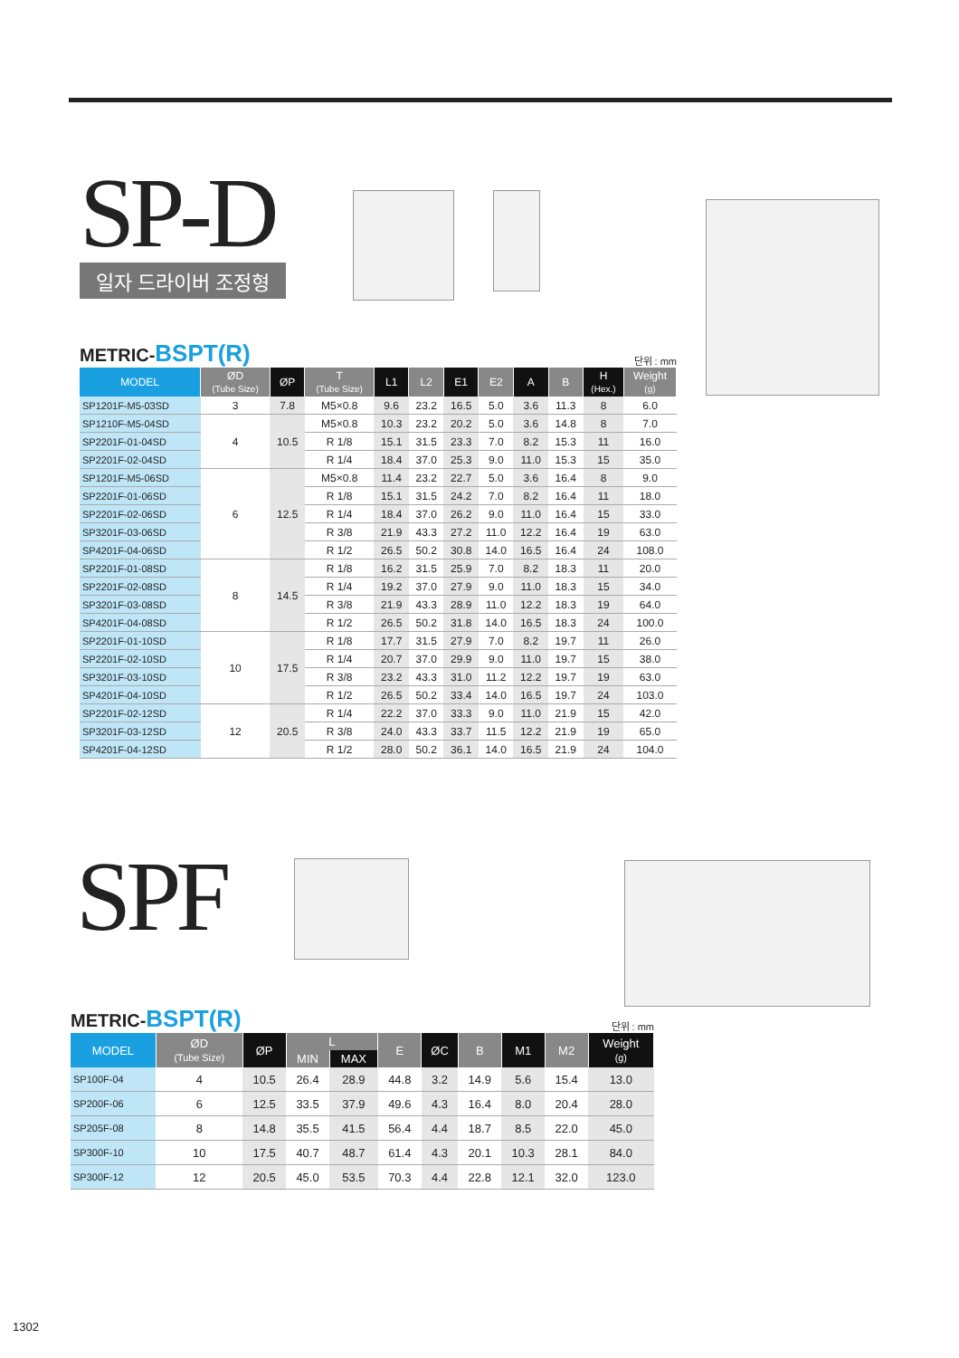SP-D
일자 드라이버 조정형
METRIC-BSPT(R)
단위 : mm
| MODEL | ØD (Tube Size) | ØP | T (Tube Size) | L1 | L2 | E1 | E2 | A | B | H (Hex.) | Weight (g) |
| --- | --- | --- | --- | --- | --- | --- | --- | --- | --- | --- | --- |
| SP1201F-M5-03SD | 3 | 7.8 | M5×0.8 | 9.6 | 23.2 | 16.5 | 5.0 | 3.6 | 11.3 | 8 | 6.0 |
| SP1210F-M5-04SD | 4 | 10.5 | M5×0.8 | 10.3 | 23.2 | 20.2 | 5.0 | 3.6 | 14.8 | 8 | 7.0 |
| SP2201F-01-04SD | | | R 1/8 | 15.1 | 31.5 | 23.3 | 7.0 | 8.2 | 15.3 | 11 | 16.0 |
| SP2201F-02-04SD | | | R 1/4 | 18.4 | 37.0 | 25.3 | 9.0 | 11.0 | 15.3 | 15 | 35.0 |
| SP1201F-M5-06SD | 6 | 12.5 | M5×0.8 | 11.4 | 23.2 | 22.7 | 5.0 | 3.6 | 16.4 | 8 | 9.0 |
| SP2201F-01-06SD | | | R 1/8 | 15.1 | 31.5 | 24.2 | 7.0 | 8.2 | 16.4 | 11 | 18.0 |
| SP2201F-02-06SD | | | R 1/4 | 18.4 | 37.0 | 26.2 | 9.0 | 11.0 | 16.4 | 15 | 33.0 |
| SP3201F-03-06SD | | | R 3/8 | 21.9 | 43.3 | 27.2 | 11.0 | 12.2 | 16.4 | 19 | 63.0 |
| SP4201F-04-06SD | | | R 1/2 | 26.5 | 50.2 | 30.8 | 14.0 | 16.5 | 16.4 | 24 | 108.0 |
| SP2201F-01-08SD | 8 | 14.5 | R 1/8 | 16.2 | 31.5 | 25.9 | 7.0 | 8.2 | 18.3 | 11 | 20.0 |
| SP2201F-02-08SD | | | R 1/4 | 19.2 | 37.0 | 27.9 | 9.0 | 11.0 | 18.3 | 15 | 34.0 |
| SP3201F-03-08SD | | | R 3/8 | 21.9 | 43.3 | 28.9 | 11.0 | 12.2 | 18.3 | 19 | 64.0 |
| SP4201F-04-08SD | | | R 1/2 | 26.5 | 50.2 | 31.8 | 14.0 | 16.5 | 18.3 | 24 | 100.0 |
| SP2201F-01-10SD | 10 | 17.5 | R 1/8 | 17.7 | 31.5 | 27.9 | 7.0 | 8.2 | 19.7 | 11 | 26.0 |
| SP2201F-02-10SD | | | R 1/4 | 20.7 | 37.0 | 29.9 | 9.0 | 11.0 | 19.7 | 15 | 38.0 |
| SP3201F-03-10SD | | | R 3/8 | 23.2 | 43.3 | 31.0 | 11.2 | 12.2 | 19.7 | 19 | 63.0 |
| SP4201F-04-10SD | | | R 1/2 | 26.5 | 50.2 | 33.4 | 14.0 | 16.5 | 19.7 | 24 | 103.0 |
| SP2201F-02-12SD | 12 | 20.5 | R 1/4 | 22.2 | 37.0 | 33.3 | 9.0 | 11.0 | 21.9 | 15 | 42.0 |
| SP3201F-03-12SD | | | R 3/8 | 24.0 | 43.3 | 33.7 | 11.5 | 12.2 | 21.9 | 19 | 65.0 |
| SP4201F-04-12SD | | | R 1/2 | 28.0 | 50.2 | 36.1 | 14.0 | 16.5 | 21.9 | 24 | 104.0 |
SPF
METRIC-BSPT(R)
단위 : mm
| MODEL | ØD (Tube Size) | ØP | L | | E | ØC | B | M1 | M2 | Weight (g) |
| --- | --- | --- | --- | --- | --- | --- | --- | --- | --- | --- |
| | | | MIN | MAX | | | | | | |
| SP100F-04 | 4 | 10.5 | 26.4 | 28.9 | 44.8 | 3.2 | 14.9 | 5.6 | 15.4 | 13.0 |
| SP200F-06 | 6 | 12.5 | 33.5 | 37.9 | 49.6 | 4.3 | 16.4 | 8.0 | 20.4 | 28.0 |
| SP205F-08 | 8 | 14.8 | 35.5 | 41.5 | 56.4 | 4.4 | 18.7 | 8.5 | 22.0 | 45.0 |
| SP300F-10 | 10 | 17.5 | 40.7 | 48.7 | 61.4 | 4.3 | 20.1 | 10.3 | 28.1 | 84.0 |
| SP300F-12 | 12 | 20.5 | 45.0 | 53.5 | 70.3 | 4.4 | 22.8 | 12.1 | 32.0 | 123.0 |
1302